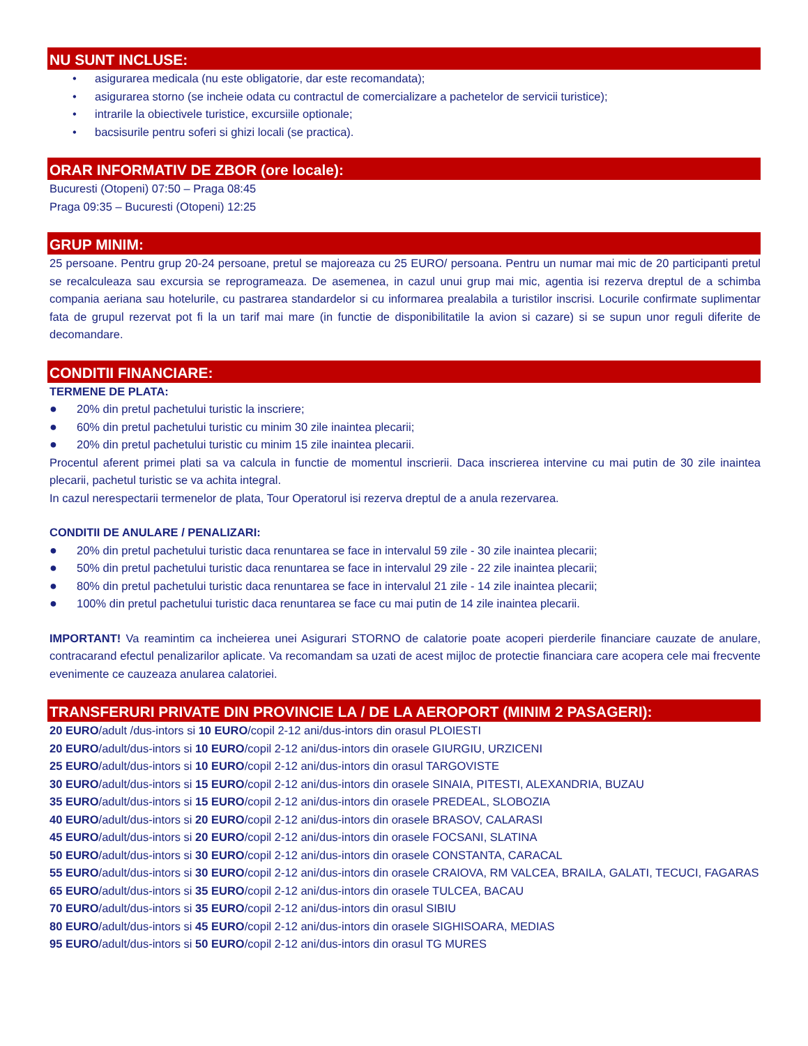NU SUNT INCLUSE:
• asigurarea medicala (nu este obligatorie, dar este recomandata);
• asigurarea storno (se incheie odata cu contractul de comercializare a pachetelor de servicii turistice);
• intrarile la obiectivele turistice, excursiile optionale;
• bacsisurile pentru soferi si ghizi locali (se practica).
ORAR INFORMATIV DE ZBOR (ore locale):
Bucuresti (Otopeni) 07:50 – Praga 08:45
Praga 09:35 – Bucuresti (Otopeni) 12:25
GRUP MINIM:
25 persoane. Pentru grup 20-24 persoane, pretul se majoreaza cu 25 EURO/ persoana. Pentru un numar mai mic de 20 participanti pretul se recalculeaza sau excursia se reprogrameaza. De asemenea, in cazul unui grup mai mic, agentia isi rezerva dreptul de a schimba compania aeriana sau hotelurile, cu pastrarea standardelor si cu informarea prealabila a turistilor inscrisi. Locurile confirmate suplimentar fata de grupul rezervat pot fi la un tarif mai mare (in functie de disponibilitatile la avion si cazare) si se supun unor reguli diferite de decomandare.
CONDITII FINANCIARE:
TERMENE DE PLATA:
● 20% din pretul pachetului turistic la inscriere;
● 60% din pretul pachetului turistic cu minim 30 zile inaintea plecarii;
● 20% din pretul pachetului turistic cu minim 15 zile inaintea plecarii.
Procentul aferent primei plati sa va calcula in functie de momentul inscrierii. Daca inscrierea intervine cu mai putin de 30 zile inaintea plecarii, pachetul turistic se va achita integral.
In cazul nerespectarii termenelor de plata, Tour Operatorul isi rezerva dreptul de a anula rezervarea.
CONDITII DE ANULARE / PENALIZARI:
● 20% din pretul pachetului turistic daca renuntarea se face in intervalul 59 zile - 30 zile inaintea plecarii;
● 50% din pretul pachetului turistic daca renuntarea se face in intervalul 29 zile - 22 zile inaintea plecarii;
● 80% din pretul pachetului turistic daca renuntarea se face in intervalul 21 zile - 14 zile inaintea plecarii;
● 100% din pretul pachetului turistic daca renuntarea se face cu mai putin de 14 zile inaintea plecarii.
IMPORTANT! Va reamintim ca incheierea unei Asigurari STORNO de calatorie poate acoperi pierderile financiare cauzate de anulare, contracarand efectul penalizarilor aplicate. Va recomandam sa uzati de acest mijloc de protectie financiara care acopera cele mai frecvente evenimente ce cauzeaza anularea calatoriei.
TRANSFERURI PRIVATE DIN PROVINCIE LA / DE LA AEROPORT (MINIM 2 PASAGERI):
20 EURO/adult /dus-intors si 10 EURO/copil 2-12 ani/dus-intors din orasul PLOIESTI
20 EURO/adult/dus-intors si 10 EURO/copil 2-12 ani/dus-intors din orasele GIURGIU, URZICENI
25 EURO/adult/dus-intors si 10 EURO/copil 2-12 ani/dus-intors din orasul TARGOVISTE
30 EURO/adult/dus-intors si 15 EURO/copil 2-12 ani/dus-intors din orasele SINAIA, PITESTI, ALEXANDRIA, BUZAU
35 EURO/adult/dus-intors si 15 EURO/copil 2-12 ani/dus-intors din orasele PREDEAL, SLOBOZIA
40 EURO/adult/dus-intors si 20 EURO/copil 2-12 ani/dus-intors din orasele BRASOV, CALARASI
45 EURO/adult/dus-intors si 20 EURO/copil 2-12 ani/dus-intors din orasele FOCSANI, SLATINA
50 EURO/adult/dus-intors si 30 EURO/copil 2-12 ani/dus-intors din orasele CONSTANTA, CARACAL
55 EURO/adult/dus-intors si 30 EURO/copil 2-12 ani/dus-intors din orasele CRAIOVA, RM VALCEA, BRAILA, GALATI, TECUCI, FAGARAS
65 EURO/adult/dus-intors si 35 EURO/copil 2-12 ani/dus-intors din orasele TULCEA, BACAU
70 EURO/adult/dus-intors si 35 EURO/copil 2-12 ani/dus-intors din orasul SIBIU
80 EURO/adult/dus-intors si 45 EURO/copil 2-12 ani/dus-intors din orasele SIGHISOARA, MEDIAS
95 EURO/adult/dus-intors si 50 EURO/copil 2-12 ani/dus-intors din orasul TG MURES